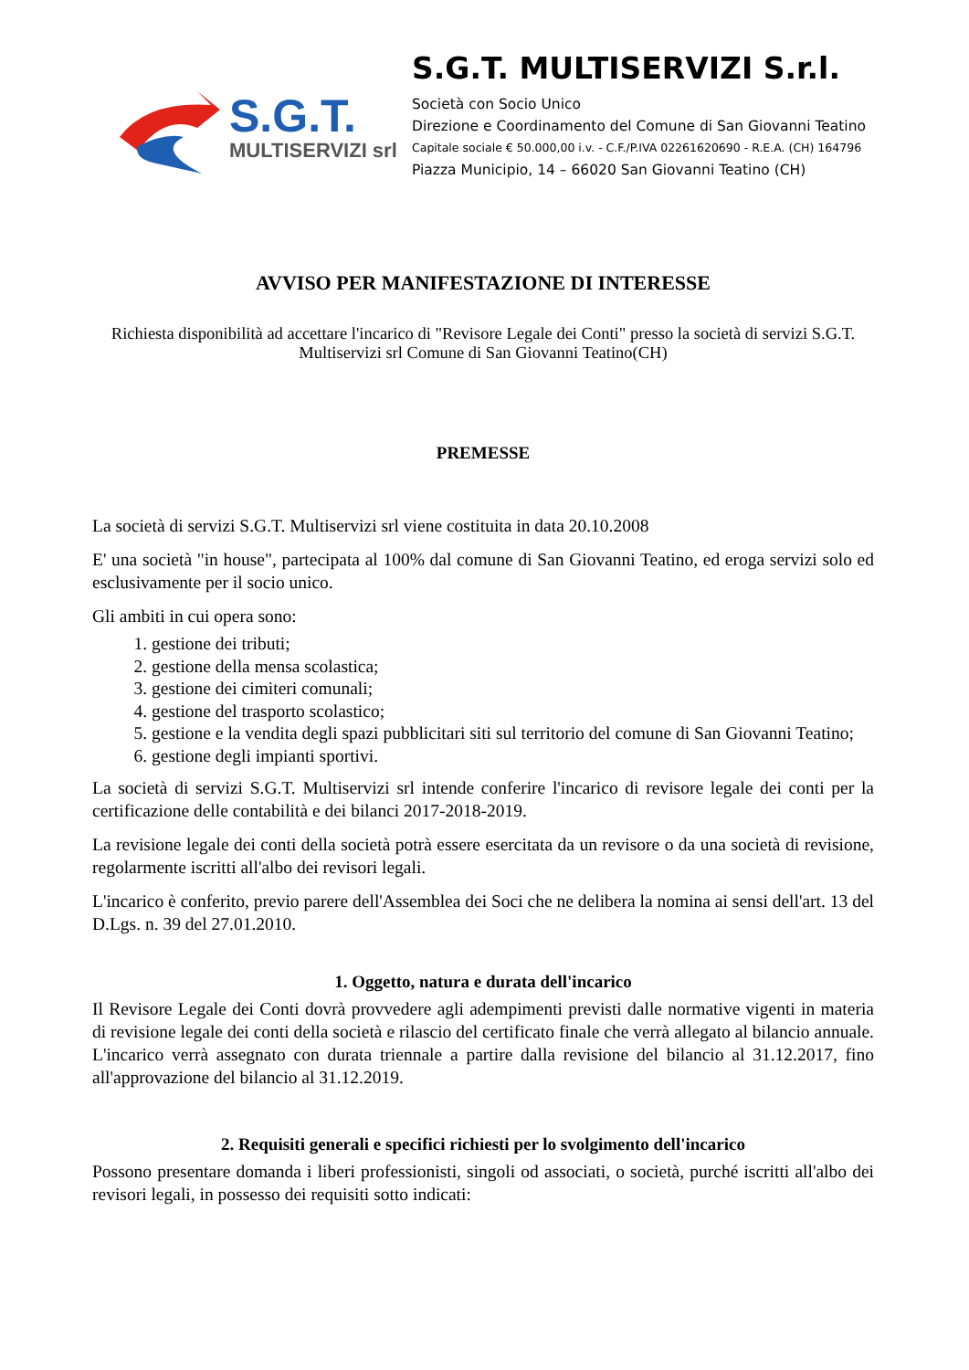S.G.T.
MULTISERVIZI srl
S.G.T. MULTISERVIZI S.r.l.
Società con Socio Unico
Direzione e Coordinamento del Comune di San Giovanni Teatino
Capitale sociale € 50.000,00 i.v. - C.F./P.IVA 02261620690 - R.E.A. (CH) 164796
Piazza Municipio, 14 – 66020 San Giovanni Teatino (CH)
AVVISO PER MANIFESTAZIONE DI INTERESSE
Richiesta disponibilità ad accettare l'incarico di "Revisore Legale dei Conti" presso la società di servizi S.G.T. Multiservizi srl Comune di San Giovanni Teatino(CH)
PREMESSE
La società di servizi S.G.T. Multiservizi srl viene costituita in data 20.10.2008
E' una società "in house", partecipata al 100% dal comune di San Giovanni Teatino, ed eroga servizi solo ed esclusivamente per il socio unico.
Gli ambiti in cui opera sono:
1. gestione dei tributi;
2. gestione della mensa scolastica;
3. gestione dei cimiteri comunali;
4. gestione del trasporto scolastico;
5. gestione e la vendita degli spazi pubblicitari siti sul territorio del comune di San Giovanni Teatino;
6. gestione degli impianti sportivi.
La società di servizi S.G.T. Multiservizi srl intende conferire l'incarico di revisore legale dei conti per la certificazione delle contabilità e dei bilanci 2017-2018-2019.
La revisione legale dei conti della società potrà essere esercitata da un revisore o da una società di revisione, regolarmente iscritti all'albo dei revisori legali.
L'incarico è conferito, previo parere dell'Assemblea dei Soci che ne delibera la nomina ai sensi dell'art. 13 del D.Lgs. n. 39 del 27.01.2010.
1. Oggetto, natura e durata dell'incarico
Il Revisore Legale dei Conti dovrà provvedere agli adempimenti previsti dalle normative vigenti in materia di revisione legale dei conti della società e rilascio del certificato finale che verrà allegato al bilancio annuale. L'incarico verrà assegnato con durata triennale a partire dalla revisione del bilancio al 31.12.2017, fino all'approvazione del bilancio al 31.12.2019.
2. Requisiti generali e specifici richiesti per lo svolgimento dell'incarico
Possono presentare domanda i liberi professionisti, singoli od associati, o società, purché iscritti all'albo dei revisori legali, in possesso dei requisiti sotto indicati: